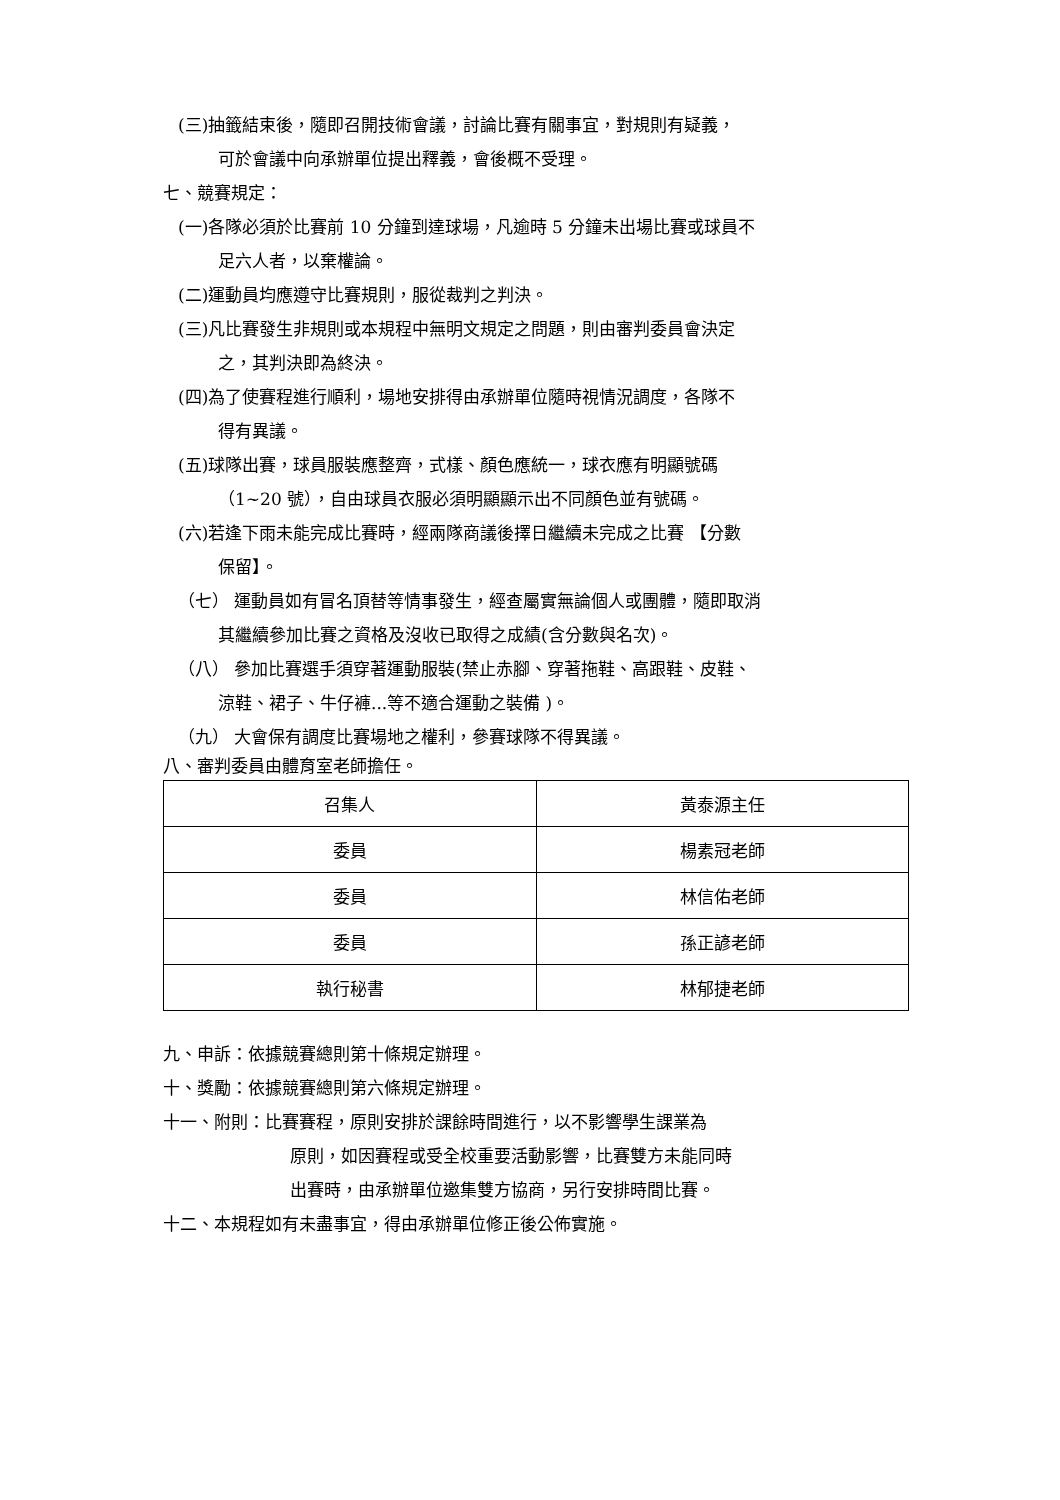(三)抽籤結束後，隨即召開技術會議，討論比賽有關事宜，對規則有疑義，
可於會議中向承辦單位提出釋義，會後概不受理。
七、競賽規定：
(一)各隊必須於比賽前 10 分鐘到達球場，凡逾時 5 分鐘未出場比賽或球員不
足六人者，以棄權論。
(二)運動員均應遵守比賽規則，服從裁判之判決。
(三)凡比賽發生非規則或本規程中無明文規定之問題，則由審判委員會決定
之，其判決即為終決。
(四)為了使賽程進行順利，場地安排得由承辦單位隨時視情況調度，各隊不
得有異議。
(五)球隊出賽，球員服裝應整齊，式樣、顏色應統一，球衣應有明顯號碼
（1~20 號），自由球員衣服必須明顯顯示出不同顏色並有號碼。
(六)若逢下雨未能完成比賽時，經兩隊商議後擇日繼續未完成之比賽 【分數
保留】。
（七） 運動員如有冒名頂替等情事發生，經查屬實無論個人或團體，隨即取消
其繼續參加比賽之資格及沒收已取得之成績(含分數與名次)。
（八） 參加比賽選手須穿著運動服裝(禁止赤腳、穿著拖鞋、高跟鞋、皮鞋、
涼鞋、裙子、牛仔褲...等不適合運動之裝備 )。
（九） 大會保有調度比賽場地之權利，參賽球隊不得異議。
八、審判委員由體育室老師擔任。
| 召集人 | 黃泰源主任 |
| 委員 | 楊素冠老師 |
| 委員 | 林信佑老師 |
| 委員 | 孫正諺老師 |
| 執行秘書 | 林郁捷老師 |
九、申訴：依據競賽總則第十條規定辦理。
十、獎勵：依據競賽總則第六條規定辦理。
十一、附則：比賽賽程，原則安排於課餘時間進行，以不影響學生課業為
原則，如因賽程或受全校重要活動影響，比賽雙方未能同時
出賽時，由承辦單位邀集雙方協商，另行安排時間比賽。
十二、本規程如有未盡事宜，得由承辦單位修正後公佈實施。